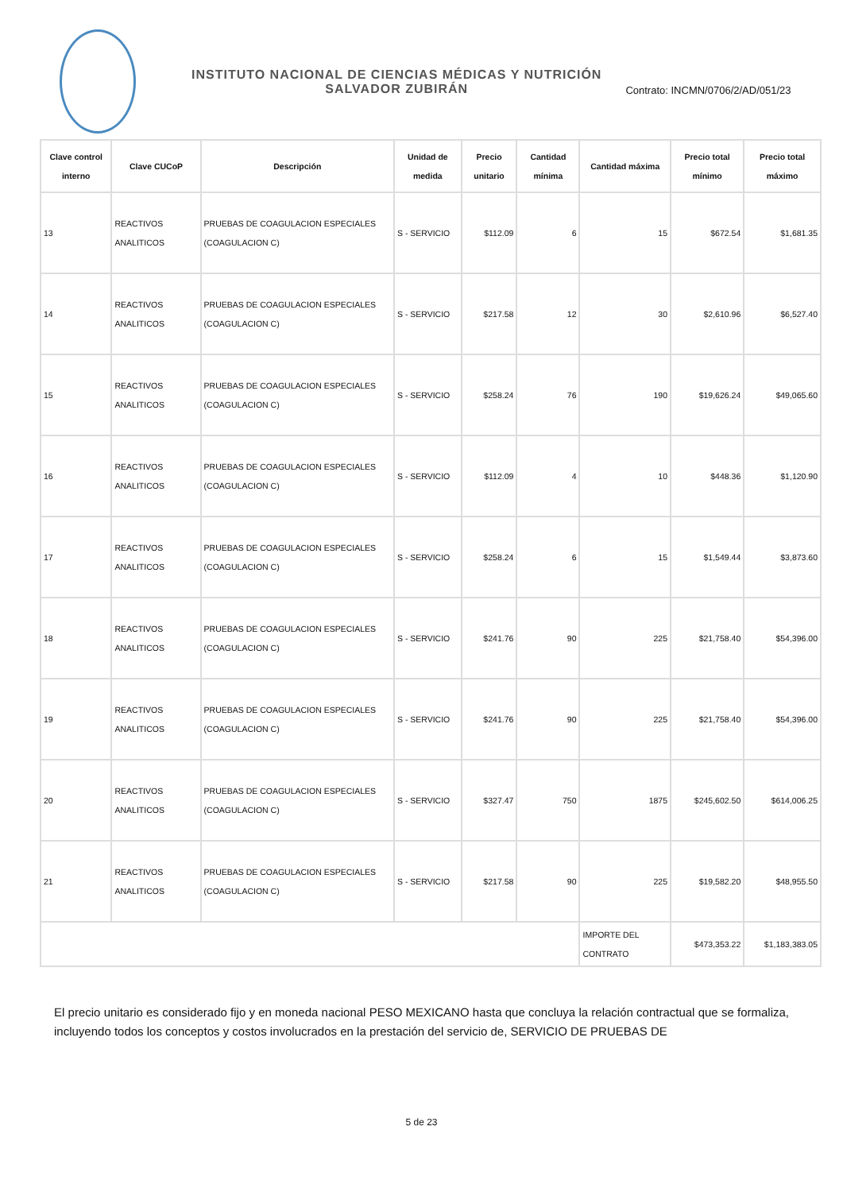INSTITUTO NACIONAL DE CIENCIAS MÉDICAS Y NUTRICIÓN
SALVADOR ZUBIRÁN
Contrato: INCMN/0706/2/AD/051/23
| Clave control interno | Clave CUCoP | Descripción | Unidad de medida | Precio unitario | Cantidad mínima | Cantidad máxima | Precio total mínimo | Precio total máximo |
| --- | --- | --- | --- | --- | --- | --- | --- | --- |
| 13 | REACTIVOS ANALITICOS | PRUEBAS DE COAGULACION ESPECIALES (COAGULACION C) | S - SERVICIO | $112.09 | 6 | 15 | $672.54 | $1,681.35 |
| 14 | REACTIVOS ANALITICOS | PRUEBAS DE COAGULACION ESPECIALES (COAGULACION C) | S - SERVICIO | $217.58 | 12 | 30 | $2,610.96 | $6,527.40 |
| 15 | REACTIVOS ANALITICOS | PRUEBAS DE COAGULACION ESPECIALES (COAGULACION C) | S - SERVICIO | $258.24 | 76 | 190 | $19,626.24 | $49,065.60 |
| 16 | REACTIVOS ANALITICOS | PRUEBAS DE COAGULACION ESPECIALES (COAGULACION C) | S - SERVICIO | $112.09 | 4 | 10 | $448.36 | $1,120.90 |
| 17 | REACTIVOS ANALITICOS | PRUEBAS DE COAGULACION ESPECIALES (COAGULACION C) | S - SERVICIO | $258.24 | 6 | 15 | $1,549.44 | $3,873.60 |
| 18 | REACTIVOS ANALITICOS | PRUEBAS DE COAGULACION ESPECIALES (COAGULACION C) | S - SERVICIO | $241.76 | 90 | 225 | $21,758.40 | $54,396.00 |
| 19 | REACTIVOS ANALITICOS | PRUEBAS DE COAGULACION ESPECIALES (COAGULACION C) | S - SERVICIO | $241.76 | 90 | 225 | $21,758.40 | $54,396.00 |
| 20 | REACTIVOS ANALITICOS | PRUEBAS DE COAGULACION ESPECIALES (COAGULACION C) | S - SERVICIO | $327.47 | 750 | 1875 | $245,602.50 | $614,006.25 |
| 21 | REACTIVOS ANALITICOS | PRUEBAS DE COAGULACION ESPECIALES (COAGULACION C) | S - SERVICIO | $217.58 | 90 | 225 | $19,582.20 | $48,955.50 |
| | | | | | | IMPORTE DEL CONTRATO | $473,353.22 | $1,183,383.05 |
El precio unitario es considerado fijo y en moneda nacional PESO MEXICANO hasta que concluya la relación contractual que se formaliza, incluyendo todos los conceptos y costos involucrados en la prestación del servicio de, SERVICIO DE PRUEBAS DE
5 de 23